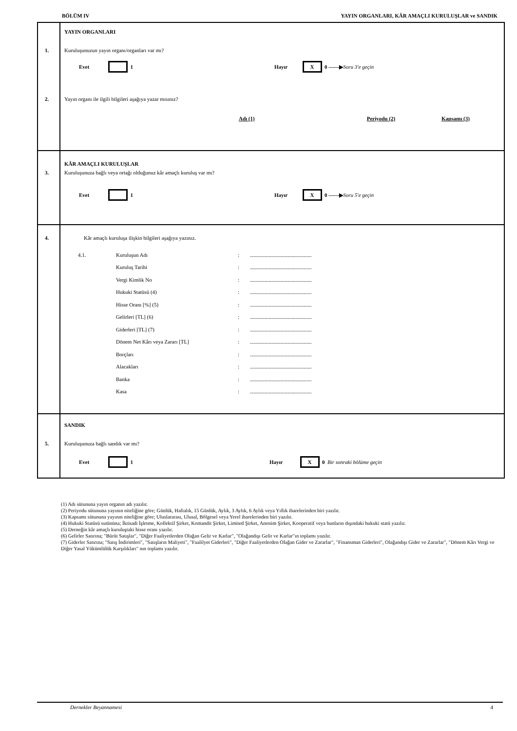BÖLÜM IV YAYIN ORGANLARI, KÂR AMAÇLI KURULUŞLAR ve SANDIK
YAYIN ORGANLARI
1. Kuruluşunuzun yayın organı/organları var mı?
Evet 1 Hayır X 0 ——▶ Soru 3'e geçin
2. Yayın organı ile ilgili bilgileri aşağıya yazar mısınız?
Adı (1) Periyodu (2) Kapsamı (3)
KÂR AMAÇLI KURULUŞLAR
3. Kuruluşunuza bağlı veya ortağı olduğunuz kâr amaçlı kuruluş var mı?
Evet 1 Hayır X 0 ——▶ Soru 5'e geçin
4. Kâr amaçlı kuruluşa ilişkin bilgileri aşağıya yazınız.
4.1. Kuruluşun Adı:..............................................
Kuruluş Tarihi:..............................................
Vergi Kimlik No:..............................................
Hukuki Statüsü (4):..............................................
Hisse Oranı [%] (5):..............................................
Gelirleri [TL] (6):..............................................
Giderleri [TL] (7):..............................................
Dönem Net Kârı veya Zararı [TL]:..............................................
Borçları:..............................................
Alacakları:..............................................
Banka:..............................................
Kasa:..............................................
SANDIK
5. Kuruluşunuza bağlı sandık var mı?
Evet 1 Hayır X 0 Bir sonraki bölüme geçin
(1) Adı sütununa yayın organın adı yazılır.
(2) Periyodu sütununa yayının niteliğine göre; Günlük, Haftalık, 15 Günlük, Aylık, 3 Aylık, 6 Aylık veya Yıllık ibarelerinden biri yazılır.
(3) Kapsamı sütununa yayının niteliğine göre; Uluslararası, Ulusal, Bölgesel veya Yerel ibarelerinden biri yazılır.
(4) Hukuki Statüsü sutününa; İktisadi İşletme, Kollektif Şirket, Komandit Şirket, Limited Şirket, Anonim Şirket, Kooperatif veya bunların dışındaki hukuki statü yazılır.
(5) Derneğin kâr amaçlı kuruluştaki hisse oranı yazılır.
(6) Gelirler Satırına; "Bürüt Satışlar", "Diğer Faaliyetlerden Olağan Gelir ve Karlar", "Olağandışı Gelir ve Karlar"ın toplamı yazılır.
(7) Giderler Satırına; "Satış İndirimleri", "Satışların Maliyeti", "Faalilyet Giderleri", "Diğer Faaliyetlerden Olağan Gider ve Zararlar", "Finansman Giderleri", Olağandışı Gider ve Zararlar", "Dönem Kârı Vergi ve Diğer Yasal Yükümlülük Karşılıkları" nın toplamı yazılır.
Dernekler Beyannamesi 4